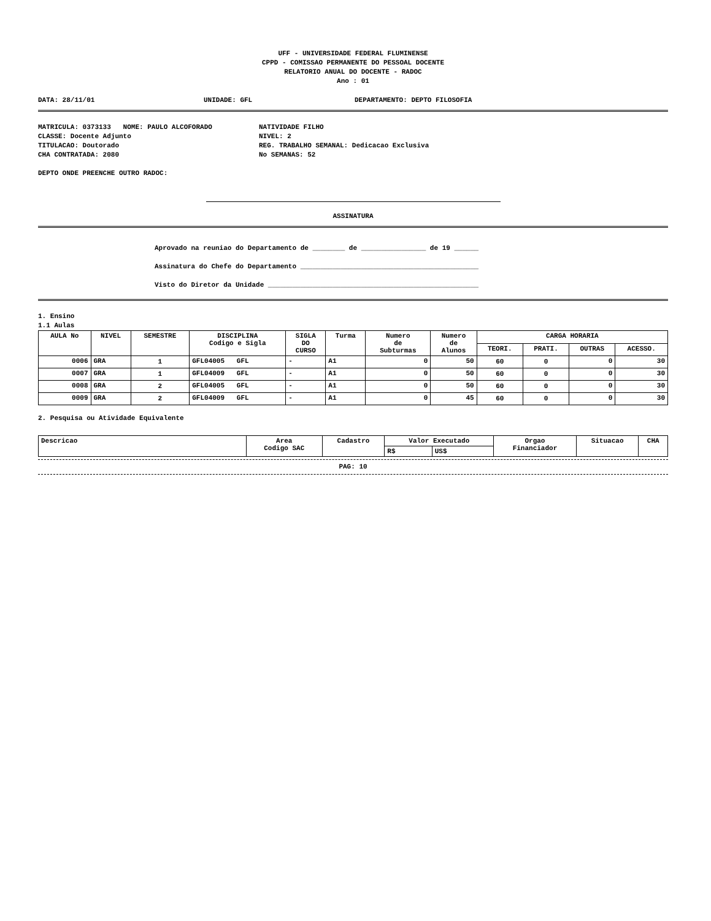UFF - UNIVERSIDADE FEDERAL FLUMINENSE
CPPD - COMISSAO PERMANENTE DO PESSOAL DOCENTE
RELATORIO ANUAL DO DOCENTE - RADOC
Ano : 01
DATA: 28/11/01 UNIDADE: GFL DEPARTAMENTO: DEPTO FILOSOFIA
MATRICULA: 0373133 NOME: PAULO ALCOFORADO NATIVIDADE FILHO
CLASSE: Docente Adjunto NIVEL: 2
TITULACAO: Doutorado REG. TRABALHO SEMANAL: Dedicacao Exclusiva
CHA CONTRATADA: 2080 No SEMANAS: 52
DEPTO ONDE PREENCHE OUTRO RADOC:
ASSINATURA
Aprovado na reuniao do Departamento de ________ de ________________ de 19 ______
Assinatura do Chefe do Departamento ____________________________________________
Visto do Diretor da Unidade ____________________________________________________
1. Ensino
1.1 Aulas
| AULA No | NIVEL | SEMESTRE | DISCIPLINA Codigo e Sigla | SIGLA DO CURSO | Turma | Numero de Subturmas | Numero de Alunos | CARGA HORARIA | | | |
| --- | --- | --- | --- | --- | --- | --- | --- | --- | --- | --- | --- |
| | | | | | | | | TEORI. | PRATI. | OUTRAS | ACESSO. |
| 0006 | GRA | 1 | GFL04005 GFL | - | A1 | 0 | 50 | 60 | 0 | 0 | 30 |
| 0007 | GRA | 1 | GFL04009 GFL | - | A1 | 0 | 50 | 60 | 0 | 0 | 30 |
| 0008 | GRA | 2 | GFL04005 GFL | - | A1 | 0 | 50 | 60 | 0 | 0 | 30 |
| 0009 | GRA | 2 | GFL04009 GFL | - | A1 | 0 | 45 | 60 | 0 | 0 | 30 |
2. Pesquisa ou Atividade Equivalente
| Descricao | Area Codigo SAC | Cadastro | Valor Executado | | Orgao Financiador | Situacao | CHA |
| --- | --- | --- | --- | --- | --- | --- | --- |
| | | | R$ | US$ | | | |
PAG: 10